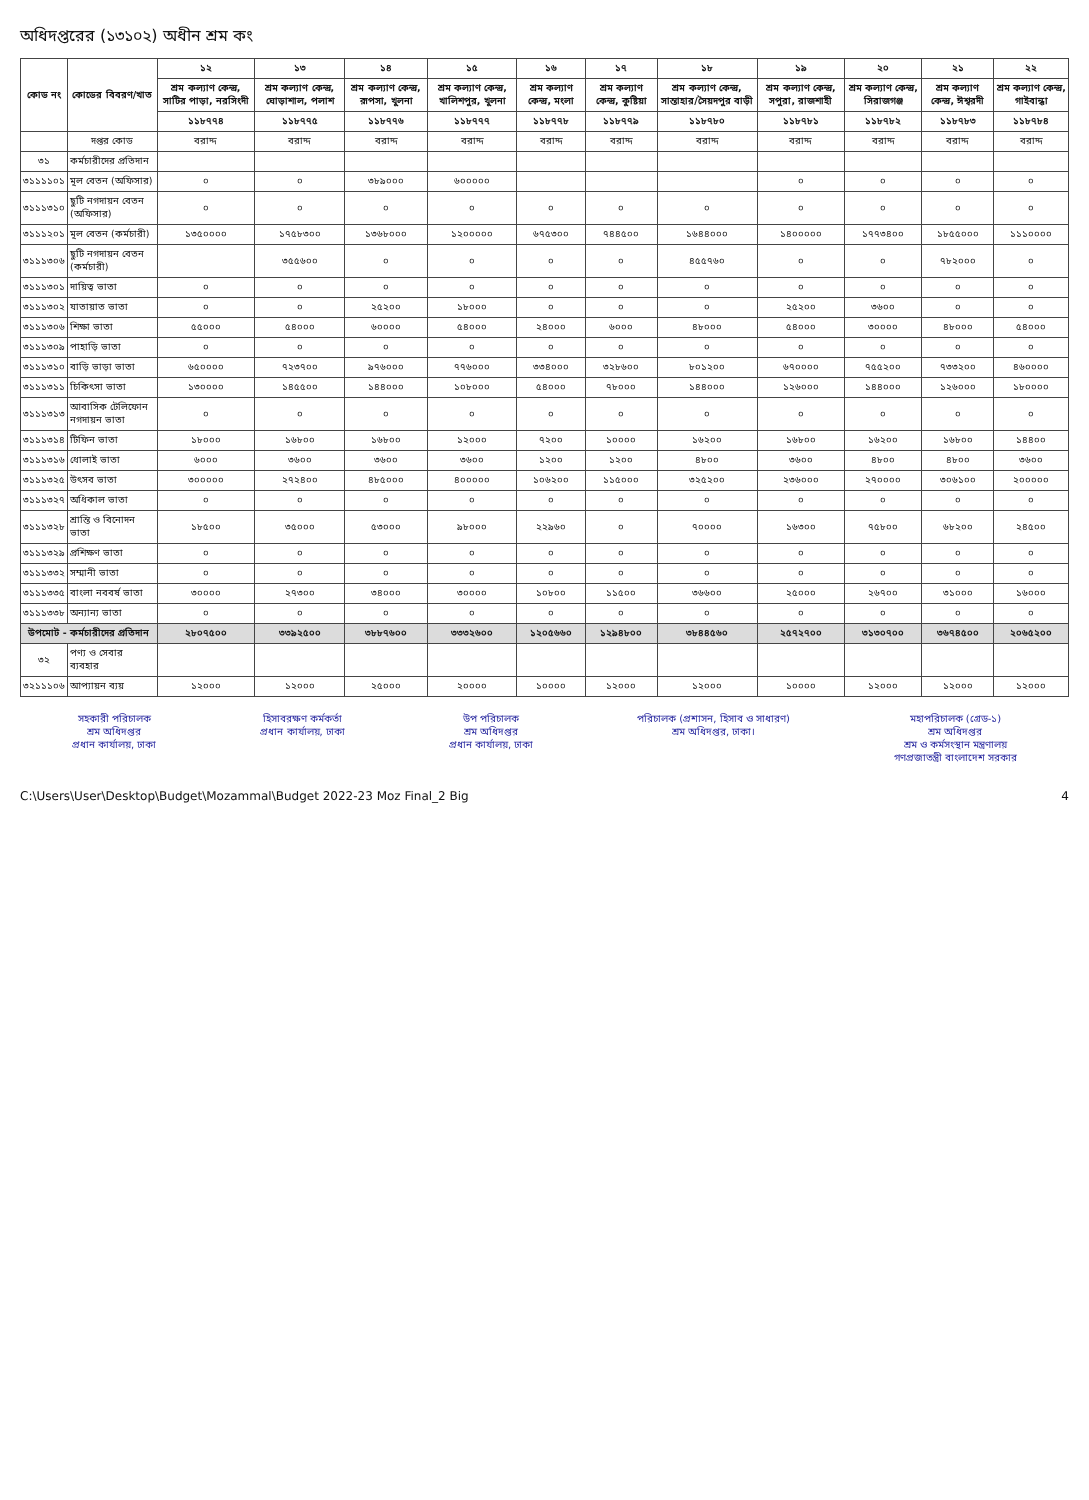অধিদপ্তরের (১৩১০২) অধীন শ্রম কং
| কোড নং | কোডের বিবরণ/খাত | ১২ | ১৩ | ১৪ | ১৫ | ১৬ | ১৭ | ১৮ | ১৯ | ২০ | ২১ | ২২ |
| --- | --- | --- | --- | --- | --- | --- | --- | --- | --- | --- | --- | --- |
| | | শ্রম কল্যাণ কেন্দ্র, সাটির পাড়া, নরসিংদী | শ্রম কল্যাণ কেন্দ্র, ঘোড়াশাল, পলাশ | শ্রম কল্যাণ কেন্দ্র, রূপসা, খুলনা | শ্রম কল্যাণ কেন্দ্র, খালিশপুর, খুলনা | শ্রম কল্যাণ কেন্দ্র, মংলা | শ্রম কল্যাণ কেন্দ্র, কুষ্টিয়া | শ্রম কল্যাণ কেন্দ্র, সান্তাহার/সৈয়দপুর বাড়ী | শ্রম কল্যাণ কেন্দ্র, সপুরা, রাজশাহী | শ্রম কল্যাণ কেন্দ্র, সিরাজগঞ্জ | শ্রম কল্যাণ কেন্দ্র, ঈশ্বরদী | শ্রম কল্যাণ কেন্দ্র, গাইবান্ধা |
| | | ১১৮৭৭৪ | ১১৮৭৭৫ | ১১৮৭৭৬ | ১১৮৭৭৭ | ১১৮৭৭৮ | ১১৮৭৭৯ | ১১৮৭৮০ | ১১৮৭৮১ | ১১৮৭৮২ | ১১৮৭৮৩ | ১১৮৭৮৪ |
| | দপ্তর কোড | বরাদ্দ | বরাদ্দ | বরাদ্দ | বরাদ্দ | বরাদ্দ | বরাদ্দ | বরাদ্দ | বরাদ্দ | বরাদ্দ | বরাদ্দ | বরাদ্দ |
| ৩১ | কর্মচারীদের প্রতিদান | | | | | | | | | | | |
| ৩১১১১০১ | মূল বেতন (অফিসার) | ০ | ০ | ৩৮৯০০০ | ৬০০০০০ | | | | ০ | ০ | ০ | ০ |
| ৩১১১৩১০ | ছুটি নগদায়ন বেতন (অফিসার) | ০ | ০ | ০ | ০ | ০ | ০ | ০ | ০ | ০ | ০ | ০ |
| ৩১১১২০১ | মূল বেতন (কর্মচারী) | ১৩৫০০০০ | ১৭৫৮৩০০ | ১৩৬৮০০০ | ১২০০০০০ | ৬৭৫৩০০ | ৭৪৪৫০০ | ১৬৪৪০০০ | ১৪০০০০০ | ১৭৭৩৪০০ | ১৮৫৫০০০ | ১১১০০০০ |
| ৩১১১৩০৬ | ছুটি নগদায়ন বেতন (কর্মচারী) | | ৩৫৫৬০০ | ০ | ০ | ০ | ০ | ৪৫৫৭৬০ | ০ | ০ | ৭৮২০০০ | ০ |
| ৩১১১৩০১ | দায়িত্ব ভাতা | ০ | ০ | ০ | ০ | ০ | ০ | ০ | ০ | ০ | ০ | ০ |
| ৩১১১৩০২ | যাতায়াত ভাতা | ০ | ০ | ২৫২০০ | ১৮০০০ | ০ | ০ | ০ | ২৫২০০ | ৩৬০০ | ০ | ০ |
| ৩১১১৩০৬ | শিক্ষা ভাতা | ৫৫০০০ | ৫৪০০০ | ৬০০০০ | ৫৪০০০ | ২৪০০০ | ৬০০০ | ৪৮০০০ | ৫৪০০০ | ৩০০০০ | ৪৮০০০ | ৫৪০০০ |
| ৩১১১৩০৯ | পাহাড়ি ভাতা | ০ | ০ | ০ | ০ | ০ | ০ | ০ | ০ | ০ | ০ | ০ |
| ৩১১১৩১০ | বাড়ি ভাড়া ভাতা | ৬৫০০০০ | ৭২৩৭০০ | ৯৭৬০০০ | ৭৭৬০০০ | ৩৩৪০০০ | ৩২৮৬০০ | ৮০১২০০ | ৬৭০০০০ | ৭৫৫২০০ | ৭৩৩২০০ | ৪৬০০০০ |
| ৩১১১৩১১ | চিকিৎসা ভাতা | ১৩০০০০ | ১৪৫৫০০ | ১৪৪০০০ | ১০৮০০০ | ৫৪০০০ | ৭৮০০০ | ১৪৪০০০ | ১২৬০০০ | ১৪৪০০০ | ১২৬০০০ | ১৮০০০০ |
| ৩১১১৩১৩ | আবাসিক টেলিফোন নগদায়ন ভাতা | ০ | ০ | ০ | ০ | ০ | ০ | ০ | ০ | ০ | ০ | ০ |
| ৩১১১৩১৪ | টিফিন ভাতা | ১৮০০০ | ১৬৮০০ | ১৬৮০০ | ১২০০০ | ৭২০০ | ১০০০০ | ১৬২০০ | ১৬৮০০ | ১৬২০০ | ১৬৮০০ | ১৪৪০০ |
| ৩১১১৩১৬ | ধোলাই ভাতা | ৬০০০ | ৩৬০০ | ৩৬০০ | ৩৬০০ | ১২০০ | ১২০০ | ৪৮০০ | ৩৬০০ | ৪৮০০ | ৪৮০০ | ৩৬০০ |
| ৩১১১৩২৫ | উৎসব ভাতা | ৩০০০০০ | ২৭২৪০০ | ৪৮৫০০০ | ৪০০০০০ | ১০৬২০০ | ১১৫০০০ | ৩২৫২০০ | ২৩৬০০০ | ২৭০০০০ | ৩০৬১০০ | ২০০০০০ |
| ৩১১১৩২৭ | অধিকাল ভাতা | ০ | ০ | ০ | ০ | ০ | ০ | ০ | ০ | ০ | ০ | ০ |
| ৩১১১৩২৮ | শ্রান্তি ও বিনোদন ভাতা | ১৮৫০০ | ৩৫০০০ | ৫৩০০০ | ৯৮০০০ | ২২৯৬০ | ০ | ৭০০০০ | ১৬৩০০ | ৭৫৮০০ | ৬৮২০০ | ২৪৫০০ |
| ৩১১১৩২৯ | প্রশিক্ষণ ভাতা | ০ | ০ | ০ | ০ | ০ | ০ | ০ | ০ | ০ | ০ | ০ |
| ৩১১১৩৩২ | সম্মানী ভাতা | ০ | ০ | ০ | ০ | ০ | ০ | ০ | ০ | ০ | ০ | ০ |
| ৩১১১৩৩৫ | বাংলা নববর্ষ ভাতা | ৩০০০০ | ২৭৩০০ | ৩৪০০০ | ৩০০০০ | ১০৮০০ | ১১৫০০ | ৩৬৬০০ | ২৫০০০ | ২৬৭০০ | ৩১০০০ | ১৬০০০ |
| ৩১১১৩৩৮ | অন্যান্য ভাতা | ০ | ০ | ০ | ০ | ০ | ০ | ০ | ০ | ০ | ০ | ০ |
| উপমোট - কর্মচারীদের প্রতিদান | | ২৮০৭৫০০ | ৩৩৯২৫০০ | ৩৮৮৭৬০০ | ৩৩৩২৬০০ | ১২০৫৬৬০ | ১২৯৪৮০০ | ৩৮৪৪৫৬০ | ২৫৭২৭০০ | ৩১৩০৭০০ | ৩৬৭৪৫০০ | ২০৬৫২০০ |
| ৩২ | পণ্য ও সেবার ব্যবহার | | | | | | | | | | | |
| ৩২১১১০৬ | আপ্যায়ন ব্যয় | ১২০০০ | ১২০০০ | ২৫০০০ | ২০০০০ | ১০০০০ | ১২০০০ | ১২০০০ | ১০০০০ | ১২০০০ | ১২০০০ | ১২০০০ |
সহকারী পরিচালক
শ্রম অধিদপ্তর
প্রধান কার্যালয়, ঢাকা
হিসাবরক্ষণ কর্মকর্তা
প্রধান কার্যালয়, ঢাকা
উপ পরিচালক
শ্রম অধিদপ্তর
প্রধান কার্যালয়, ঢাকা
পরিচালক (প্রশাসন, হিসাব ও সাধারণ)
শ্রম অধিদপ্তর, ঢাকা।
মহাপরিচালক (গ্রেড-১)
শ্রম অধিদপ্তর
শ্রম ও কর্মসংস্থান মন্ত্রণালয়
গণপ্রজাতন্ত্রী বাংলাদেশ সরকার
C:\Users\User\Desktop\Budget\Mozammal\Budget 2022-23 Moz Final_2 Big 4